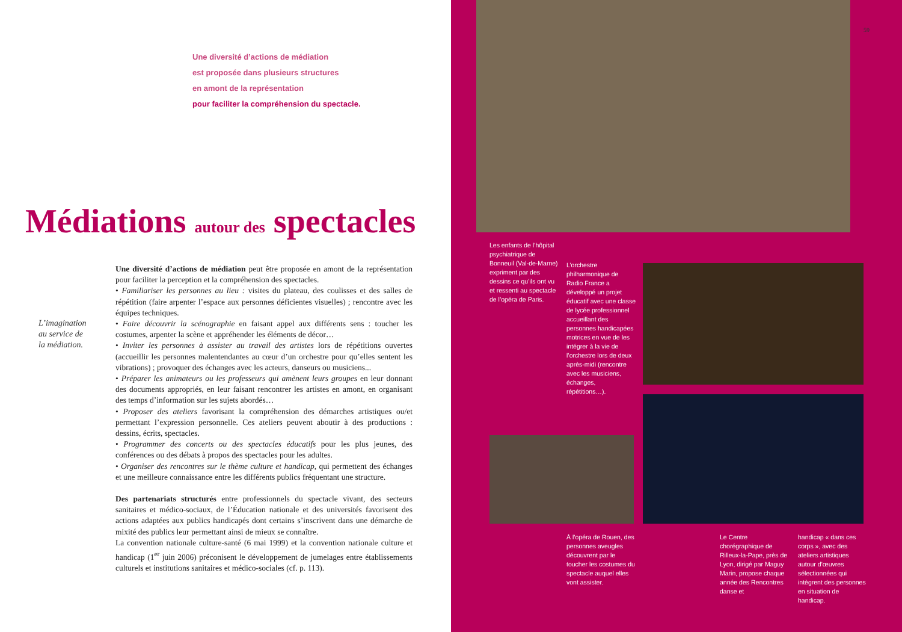Une diversité d’actions de médiation
est proposée dans plusieurs structures
en amont de la représentation
pour faciliter la compréhension du spectacle.
Médiations autour des spectacles
L’imagination
au service de
la médiation.
Une diversité d’actions de médiation peut être proposée en amont de la représentation pour faciliter la perception et la compréhension des spectacles.
• Familiariser les personnes au lieu : visites du plateau, des coulisses et des salles de répétition (faire arpenter l’espace aux personnes déficientes visuelles) ; rencontre avec les équipes techniques.
• Faire découvrir la scénographie en faisant appel aux différents sens : toucher les costumes, arpenter la scène et appréhender les éléments de décor…
• Inviter les personnes à assister au travail des artistes lors de répétitions ouvertes (accueillir les personnes malentendantes au cœur d’un orchestre pour qu’elles sentent les vibrations) ; provoquer des échanges avec les acteurs, danseurs ou musiciens...
• Préparer les animateurs ou les professeurs qui amènent leurs groupes en leur donnant des documents appropriés, en leur faisant rencontrer les artistes en amont, en organisant des temps d’information sur les sujets abordés…
• Proposer des ateliers favorisant la compréhension des démarches artistiques ou/et permettant l’expression personnelle. Ces ateliers peuvent aboutir à des productions : dessins, écrits, spectacles.
• Programmer des concerts ou des spectacles éducatifs pour les plus jeunes, des conférences ou des débats à propos des spectacles pour les adultes.
• Organiser des rencontres sur le thème culture et handicap, qui permettent des échanges et une meilleure connaissance entre les différents publics fréquentant une structure.
Des partenariats structurés entre professionnels du spectacle vivant, des secteurs sanitaires et médico-sociaux, de l’Éducation nationale et des universités favorisent des actions adaptées aux publics handicapés dont certains s’inscrivent dans une démarche de mixité des publics leur permettant ainsi de mieux se connaître.
La convention nationale culture-santé (6 mai 1999) et la convention nationale culture et handicap (1<sup>er</sup> juin 2006) préconisent le développement de jumelages entre établissements culturels et institutions sanitaires et médico-sociales (cf. p. 113).
59
Les enfants de l’hôpital psychiatrique de Bonneuil (Val-de-Marne) expriment par des dessins ce qu’ils ont vu et ressenti au spectacle de l’opéra de Paris.
L’orchestre philharmonique de Radio France a développé un projet éducatif avec une classe de lycée professionnel accueillant des personnes handicapées motrices en vue de les intégrer à la vie de l’orchestre lors de deux après-midi (rencontre avec les musiciens, échanges, répétitions…).
À l’opéra de Rouen, des personnes aveugles découvrent par le toucher les costumes du spectacle auquel elles vont assister.
Le Centre chorégraphique de Rilleux-la-Pape, près de Lyon, dirigé par Maguy Marin, propose chaque année des Rencontres danse et
handicap « dans ces corps », avec des ateliers artistiques autour d’œuvres sélectionnées qui intègrent des personnes en situation de handicap.